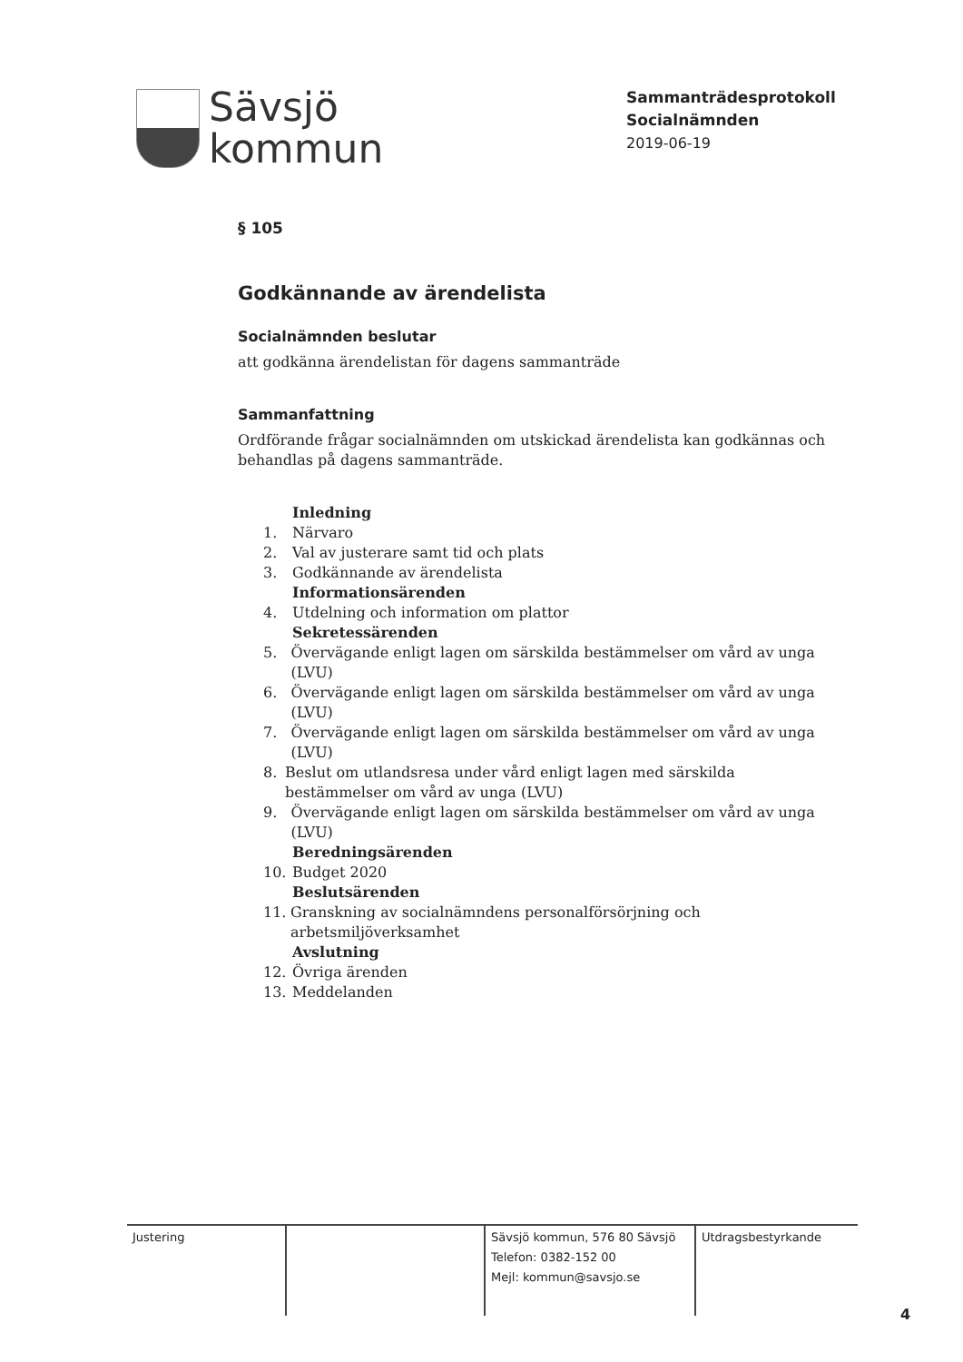Sävsjö
kommun
Sammanträdesprotokoll
Socialnämnden
2019-06-19
§ 105
Godkännande av ärendelista
Socialnämnden beslutar
att godkänna ärendelistan för dagens sammanträde
Sammanfattning
Ordförande frågar socialnämnden om utskickad ärendelista kan godkännas och behandlas på dagens sammanträde.
Inledning
1. Närvaro
2. Val av justerare samt tid och plats
3. Godkännande av ärendelista
Informationsärenden
4. Utdelning och information om plattor
Sekretessärenden
5. Övervägande enligt lagen om särskilda bestämmelser om vård av unga (LVU)
6. Övervägande enligt lagen om särskilda bestämmelser om vård av unga (LVU)
7. Övervägande enligt lagen om särskilda bestämmelser om vård av unga (LVU)
8. Beslut om utlandsresa under vård enligt lagen med särskilda bestämmelser om vård av unga (LVU)
9. Övervägande enligt lagen om särskilda bestämmelser om vård av unga (LVU)
Beredningsärenden
10. Budget 2020
Beslutsärenden
11. Granskning av socialnämndens personalförsörjning och arbetsmiljöverksamhet
Avslutning
12. Övriga ärenden
13. Meddelanden
Justering Sävsjö kommun, 576 80 Sävsjö
Telefon: 0382-152 00
Mejl: kommun@savsjo.se
Utdragsbestyrkande
4